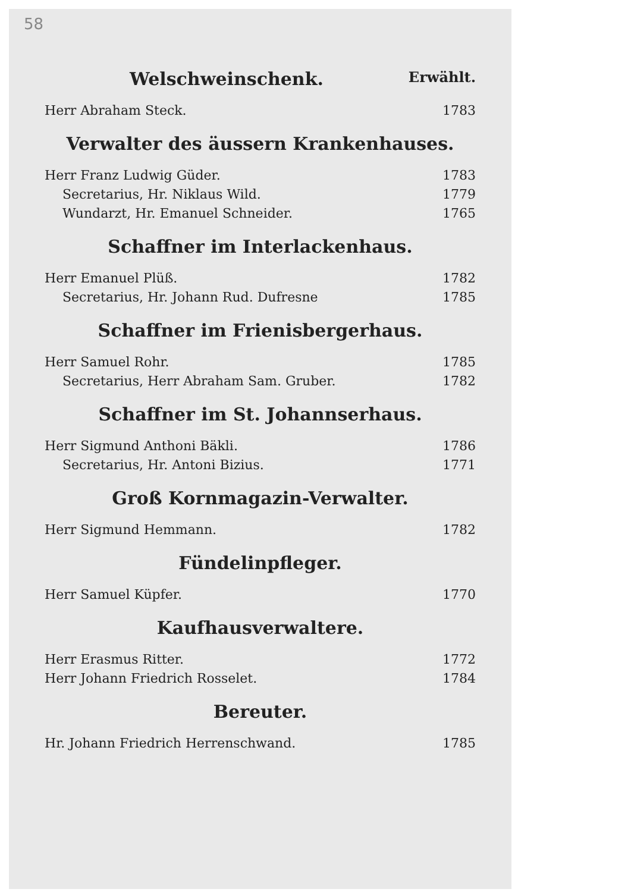58
Welschweinschenk. Erwählt.
Herr Abraham Steck. 1783
Verwalter des äussern Krankenhauses.
Herr Franz Ludwig Güder. 1783
Secretarius, Hr. Niklaus Wild. 1779
Wundarzt, Hr. Emanuel Schneider. 1765
Schaffner im Interlackenhaus.
Herr Emanuel Plüß. 1782
Secretarius, Hr. Johann Rud. Dufresne 1785
Schaffner im Frienisbergerhaus.
Herr Samuel Rohr. 1785
Secretarius, Herr Abraham Sam. Gruber. 1782
Schaffner im St. Johannserhaus.
Herr Sigmund Anthoni Bäkli. 1786
Secretarius, Hr. Antoni Bizius. 1771
Groß Kornmagazin-Verwalter.
Herr Sigmund Hemmann. 1782
Fündelinpfleger.
Herr Samuel Küpfer. 1770
Kaufhausverwaltere.
Herr Erasmus Ritter. 1772
Herr Johann Friedrich Rosselet. 1784
Bereuter.
Hr. Johann Friedrich Herrenschwand. 1785